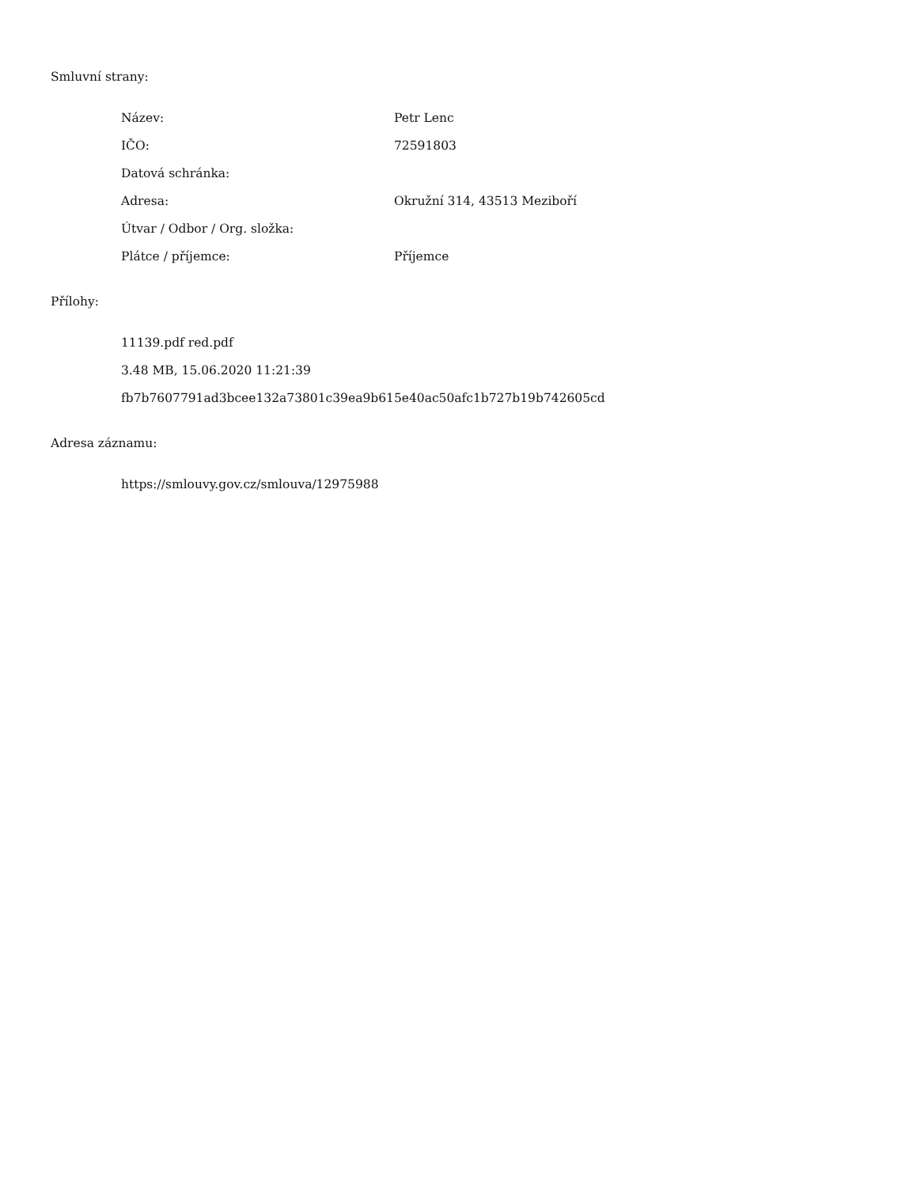Smluvní strany:
| Název: | Petr Lenc |
| IČO: | 72591803 |
| Datová schránka: | |
| Adresa: | Okružní 314, 43513 Meziboří |
| Útvar / Odbor / Org. složka: | |
| Plátce / příjemce: | Příjemce |
Přílohy:
11139.pdf red.pdf
3.48 MB, 15.06.2020 11:21:39
fb7b7607791ad3bcee132a73801c39ea9b615e40ac50afc1b727b19b742605cd
Adresa záznamu:
https://smlouvy.gov.cz/smlouva/12975988